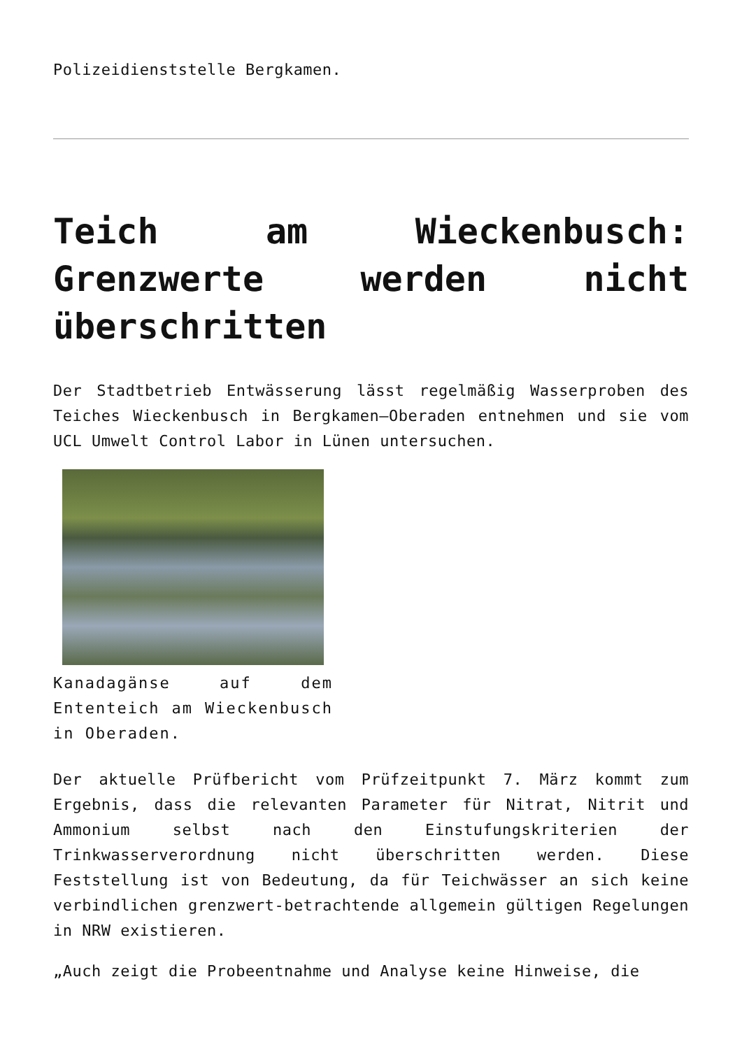Polizeidienststelle Bergkamen.
Teich am Wieckenbusch: Grenzwerte werden nicht überschritten
Der Stadtbetrieb Entwässerung lässt regelmäßig Wasserproben des Teiches Wieckenbusch in Bergkamen–Oberaden entnehmen und sie vom UCL Umwelt Control Labor in Lünen untersuchen.
Kanadagänse auf dem Ententeich am Wieckenbusch in Oberaden.
Der aktuelle Prüfbericht vom Prüfzeitpunkt 7. März kommt zum Ergebnis, dass die relevanten Parameter für Nitrat, Nitrit und Ammonium selbst nach den Einstufungskriterien der Trinkwasserverordnung nicht überschritten werden. Diese Feststellung ist von Bedeutung, da für Teichwässer an sich keine verbindlichen grenzwert-betrachtende allgemein gültigen Regelungen in NRW existieren.
„Auch zeigt die Probeentnahme und Analyse keine Hinweise, die